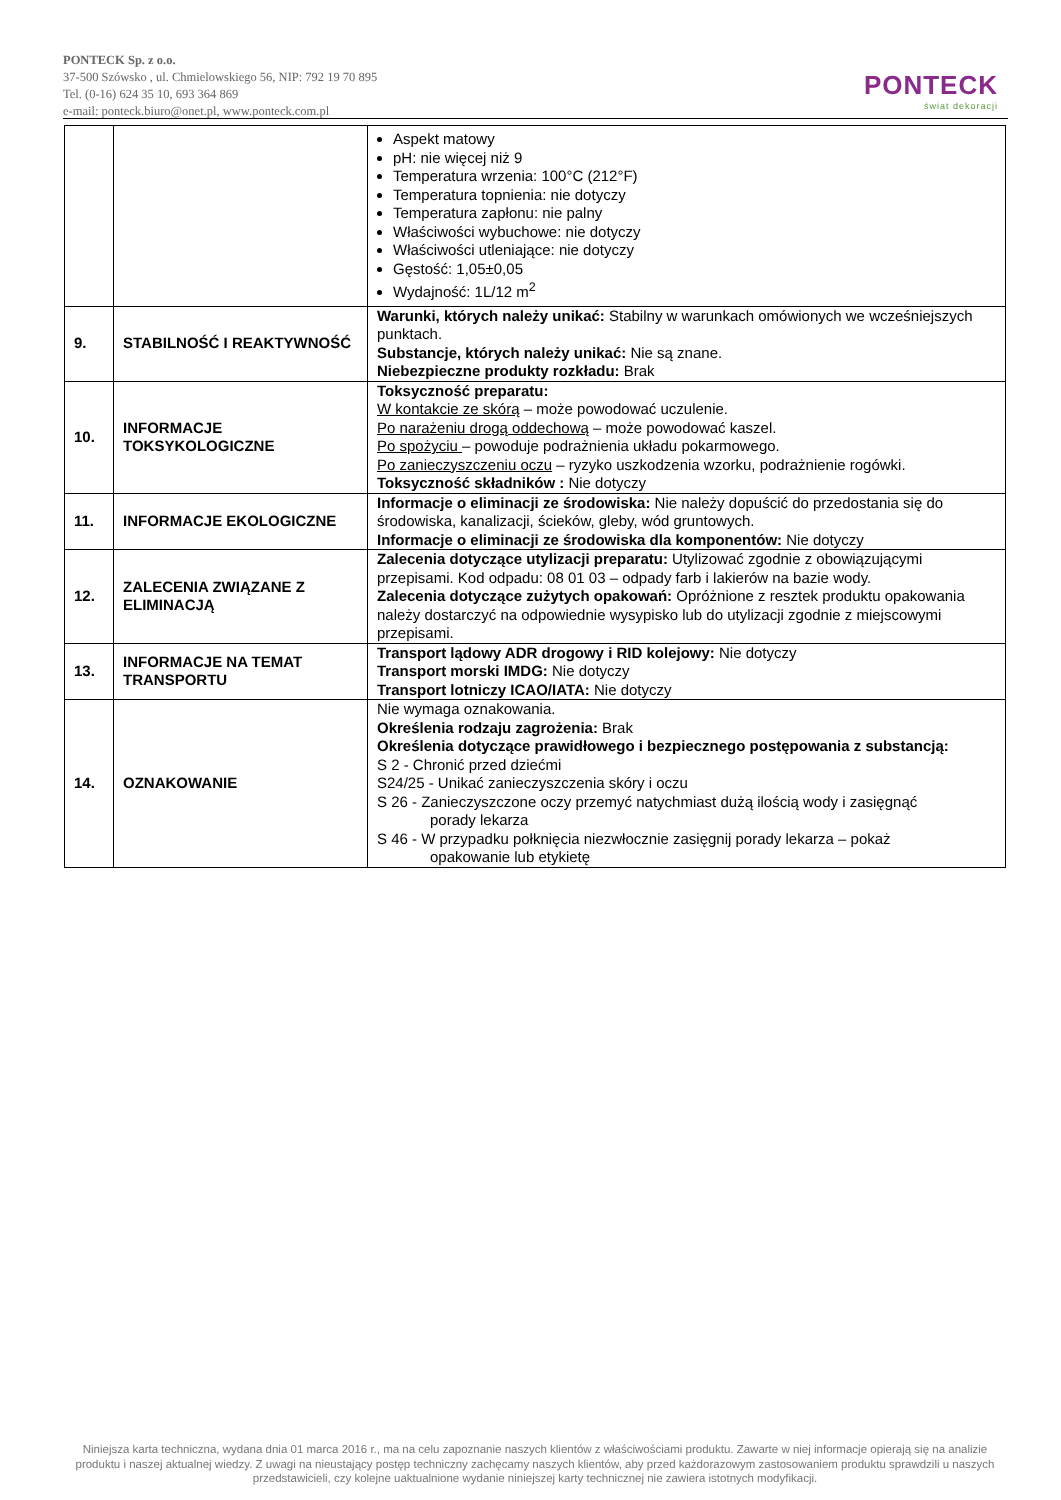PONTECK Sp. z o.o.
37-500 Szówsko , ul. Chmielowskiego 56, NIP: 792 19 70 895
Tel. (0-16) 624 35 10, 693 364 869
e-mail: ponteck.biuro@onet.pl, www.ponteck.com.pl
PONTECK
świat dekoracji
| | | Aspekt matowy pH: nie więcej niż 9 Temperatura wrzenia: 100°C (212°F) Temperatura topnienia: nie dotyczy Temperatura zapłonu: nie palny Właściwości wybuchowe: nie dotyczy Właściwości utleniające: nie dotyczy Gęstość: 1,05±0,05 Wydajność: 1L/12 m<sup>2</sup> |
| 9. | STABILNOŚĆ I REAKTYWNOŚĆ | Warunki, których należy unikać: Stabilny w warunkach omówionych we wcześniejszych punktach. Substancje, których należy unikać: Nie są znane. Niebezpieczne produkty rozkładu: Brak |
| 10. | INFORMACJE TOKSYKOLOGICZNE | Toksyczność preparatu: W kontakcie ze skórą – może powodować uczulenie. Po narażeniu drogą oddechową – może powodować kaszel. Po spożyciu – powoduje podrażnienia układu pokarmowego. Po zanieczyszczeniu oczu – ryzyko uszkodzenia wzorku, podrażnienie rogówki. Toksyczność składników : Nie dotyczy |
| 11. | INFORMACJE EKOLOGICZNE | Informacje o eliminacji ze środowiska: Nie należy dopuścić do przedostania się do środowiska, kanalizacji, ścieków, gleby, wód gruntowych. Informacje o eliminacji ze środowiska dla komponentów: Nie dotyczy |
| 12. | ZALECENIA ZWIĄZANE Z ELIMINACJĄ | Zalecenia dotyczące utylizacji preparatu: Utylizować zgodnie z obowiązującymi przepisami. Kod odpadu: 08 01 03 – odpady farb i lakierów na bazie wody. Zalecenia dotyczące zużytych opakowań: Opróżnione z resztek produktu opakowania należy dostarczyć na odpowiednie wysypisko lub do utylizacji zgodnie z miejscowymi przepisami. |
| 13. | INFORMACJE NA TEMAT TRANSPORTU | Transport lądowy ADR drogowy i RID kolejowy: Nie dotyczy Transport morski IMDG: Nie dotyczy Transport lotniczy ICAO/IATA: Nie dotyczy |
| 14. | OZNAKOWANIE | Nie wymaga oznakowania. Określenia rodzaju zagrożenia: Brak Określenia dotyczące prawidłowego i bezpiecznego postępowania z substancją: S 2 - Chronić przed dziećmi S24/25 - Unikać zanieczyszczenia skóry i oczu S 26 - Zanieczyszczone oczy przemyć natychmiast dużą ilością wody i zasięgnąć porady lekarza S 46 - W przypadku połknięcia niezwłocznie zasięgnij porady lekarza – pokaż opakowanie lub etykietę |
Niniejsza karta techniczna, wydana dnia 01 marca 2016 r., ma na celu zapoznanie naszych klientów z właściwościami produktu. Zawarte w niej informacje opierają się na analizie produktu i naszej aktualnej wiedzy. Z uwagi na nieustający postęp techniczny zachęcamy naszych klientów, aby przed każdorazowym zastosowaniem produktu sprawdzili u naszych przedstawicieli, czy kolejne uaktualnione wydanie niniejszej karty technicznej nie zawiera istotnych modyfikacji.